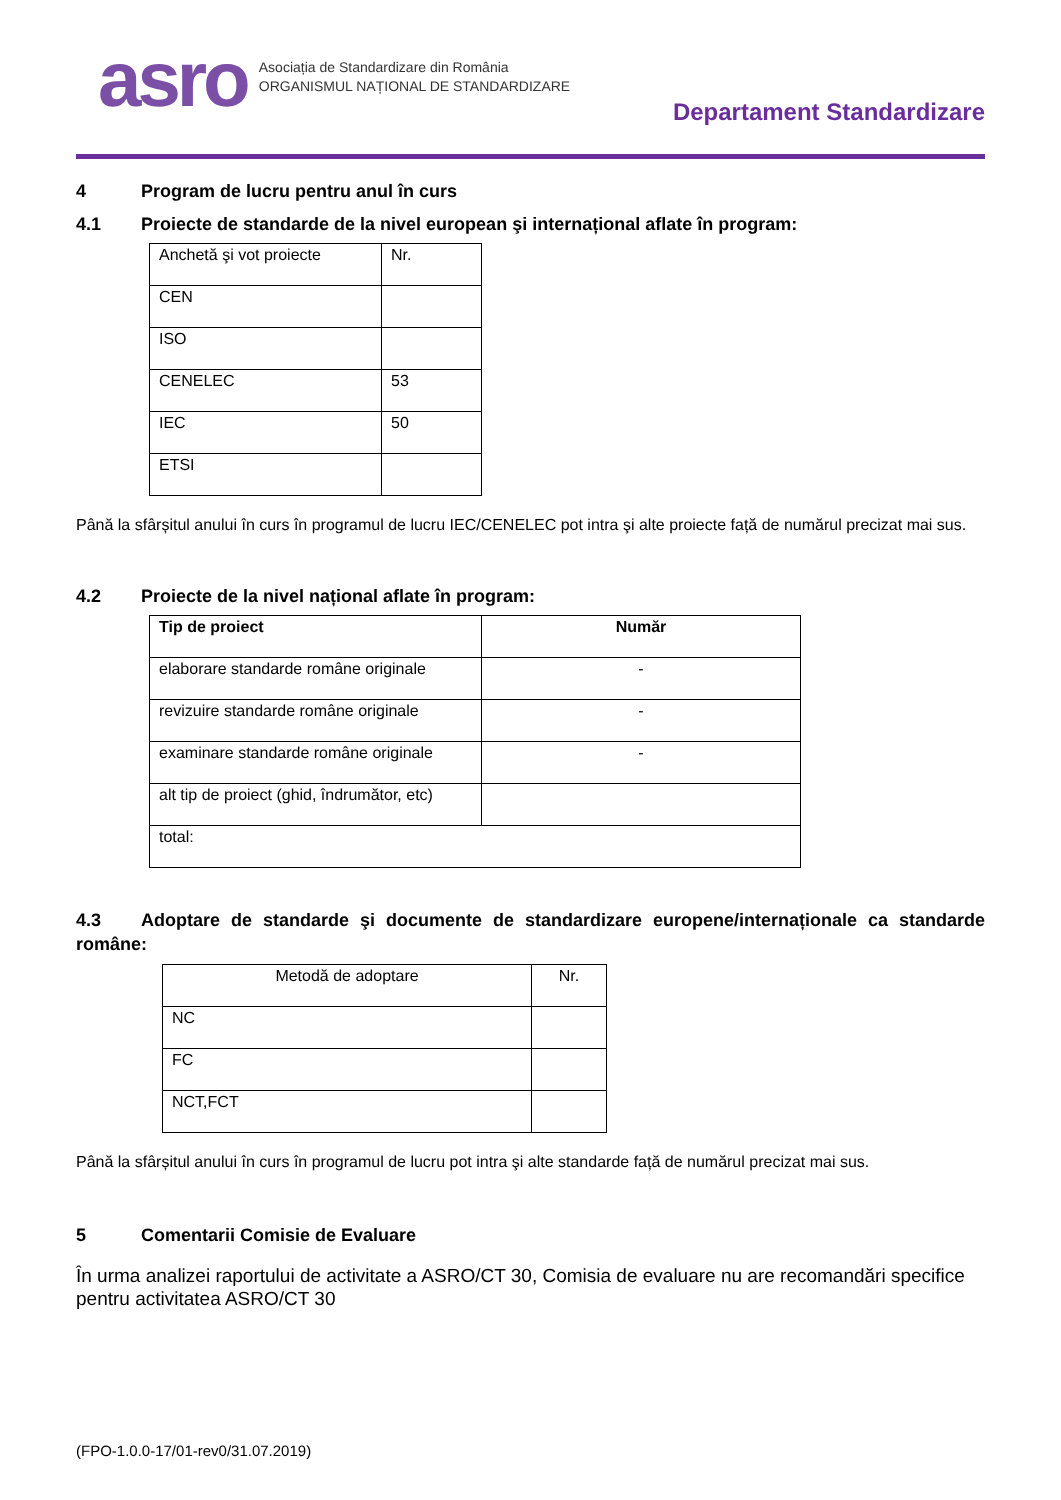asro
Asociația de Standardizare din România
ORGANISMUL NAȚIONAL DE STANDARDIZARE
Departament Standardizare
4 Program de lucru pentru anul în curs
4.1 Proiecte de standarde de la nivel european şi internațional aflate în program:
| Anchetă şi vot proiecte | Nr. |
| CEN | |
| ISO | |
| CENELEC | 53 |
| IEC | 50 |
| ETSI | |
Până la sfârșitul anului în curs în programul de lucru IEC/CENELEC pot intra şi alte proiecte față de numărul precizat mai sus.
4.2 Proiecte de la nivel național aflate în program:
| Tip de proiect | Număr |
| --- | --- |
| elaborare standarde române originale | - |
| revizuire standarde române originale | - |
| examinare standarde române originale | - |
| alt tip de proiect (ghid, îndrumător, etc) | |
| total: | |
4.3 Adoptare de standarde şi documente de standardizare europene/internaționale ca standarde române:
| Metodă de adoptare | Nr. |
| NC | |
| FC | |
| NCT,FCT | |
Până la sfârșitul anului în curs în programul de lucru pot intra şi alte standarde față de numărul precizat mai sus.
5 Comentarii Comisie de Evaluare
În urma analizei raportului de activitate a ASRO/CT 30, Comisia de evaluare nu are recomandări specifice pentru activitatea ASRO/CT 30
(FPO-1.0.0-17/01-rev0/31.07.2019)